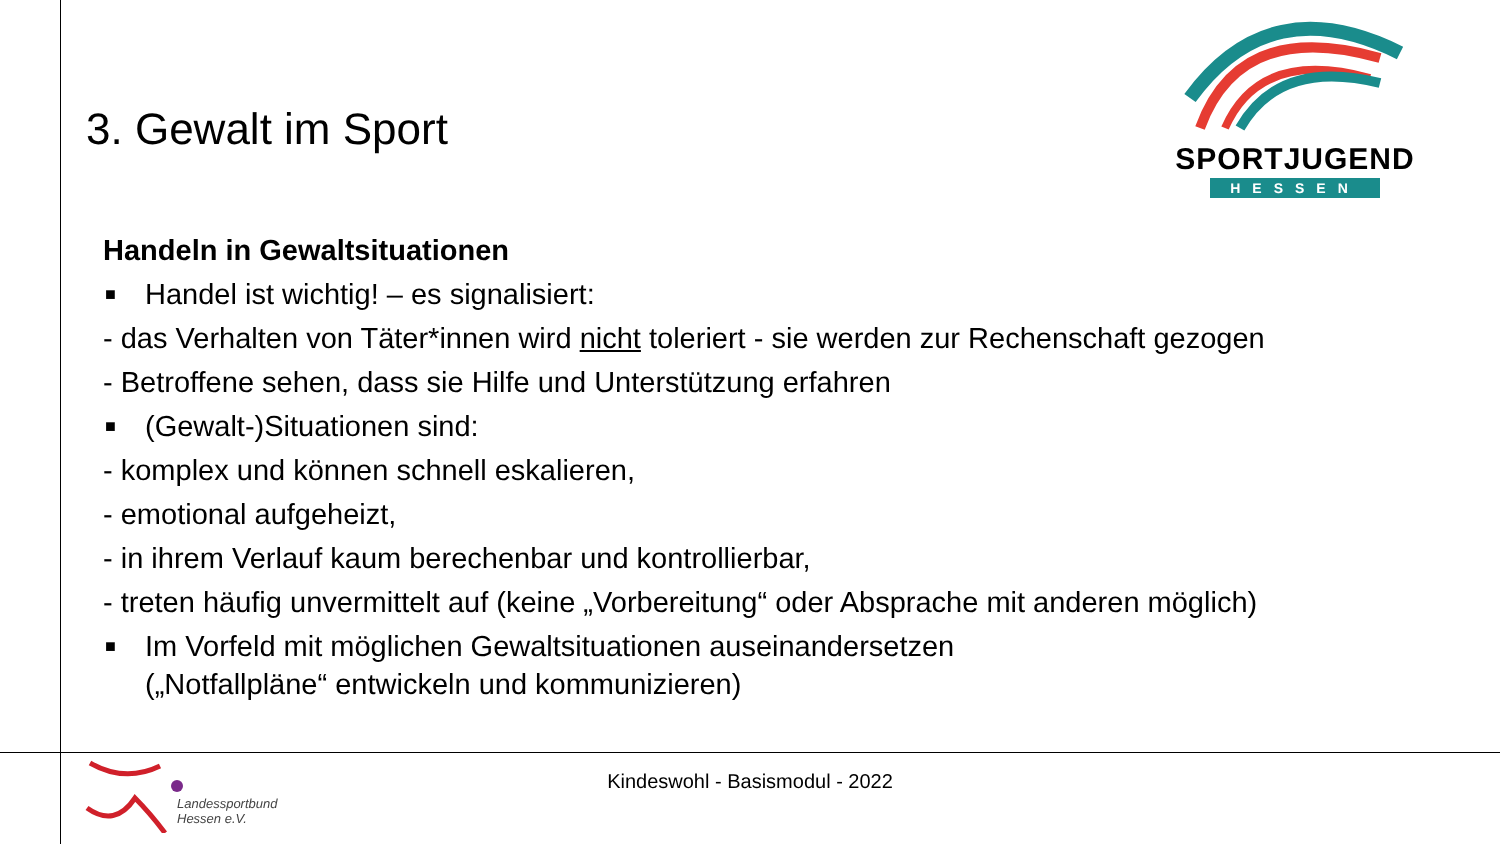3. Gewalt im Sport
SPORTJUGEND
HESSEN
Handeln in Gewaltsituationen
■ Handel ist wichtig! – es signalisiert:
- das Verhalten von Täter*innen wird nicht toleriert - sie werden zur Rechenschaft gezogen
- Betroffene sehen, dass sie Hilfe und Unterstützung erfahren
■ (Gewalt-)Situationen sind:
- komplex und können schnell eskalieren,
- emotional aufgeheizt,
- in ihrem Verlauf kaum berechenbar und kontrollierbar,
- treten häufig unvermittelt auf (keine „Vorbereitung“ oder Absprache mit anderen möglich)
■ Im Vorfeld mit möglichen Gewaltsituationen auseinandersetzen
(„Notfallpläne“ entwickeln und kommunizieren)
Landessportbund
Hessen e.V.
Kindeswohl - Basismodul - 2022